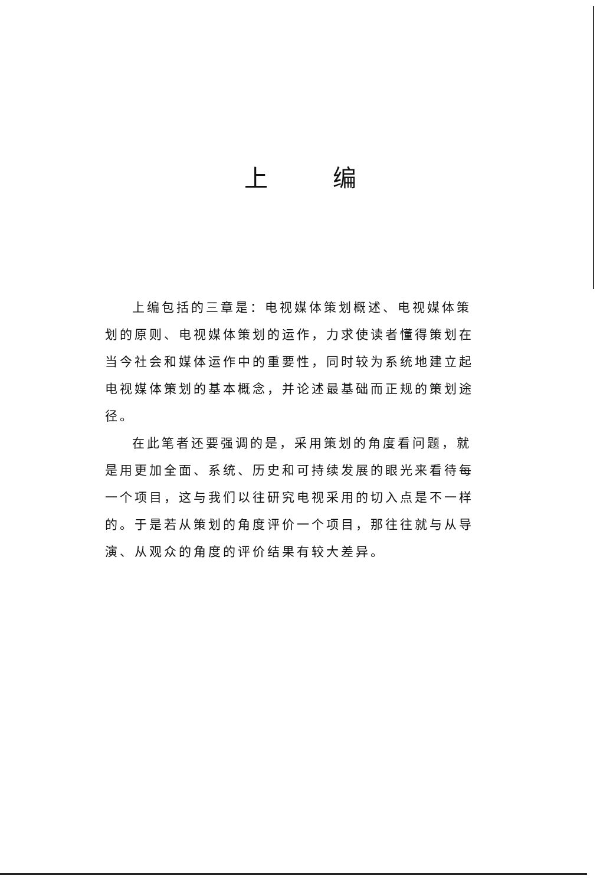上编
上编包括的三章是：电视媒体策划概述、电视媒体策划的原则、电视媒体策划的运作，力求使读者懂得策划在当今社会和媒体运作中的重要性，同时较为系统地建立起电视媒体策划的基本概念，并论述最基础而正规的策划途径。
在此笔者还要强调的是，采用策划的角度看问题，就是用更加全面、系统、历史和可持续发展的眼光来看待每一个项目，这与我们以往研究电视采用的切入点是不一样的。于是若从策划的角度评价一个项目，那往往就与从导演、从观众的角度的评价结果有较大差异。